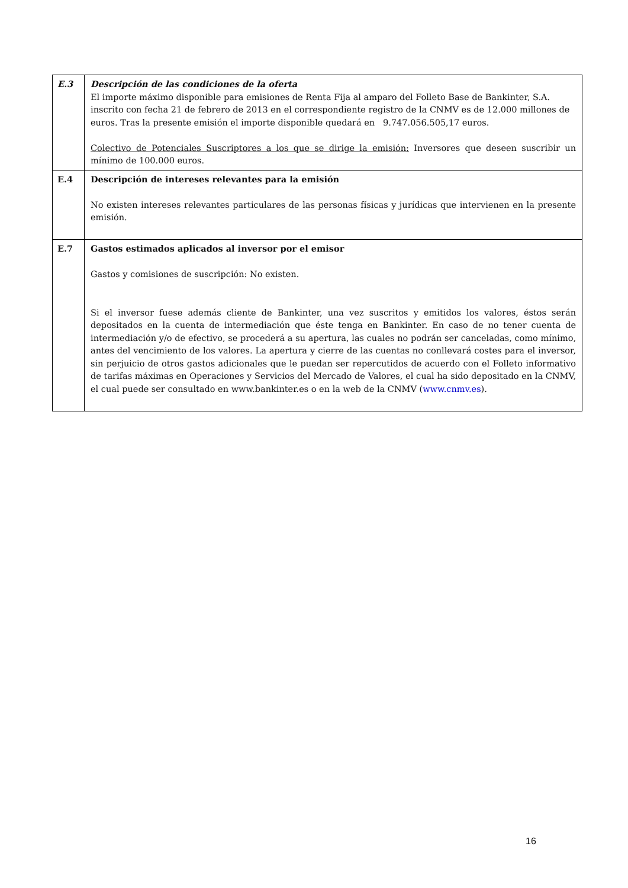| E.3 | Descripción de las condiciones de la oferta El importe máximo disponible para emisiones de Renta Fija al amparo del Folleto Base de Bankinter, S.A. inscrito con fecha 21 de febrero de 2013 en el correspondiente registro de la CNMV es de 12.000 millones de euros. Tras la presente emisión el importe disponible quedará en 9.747.056.505,17 euros. Colectivo de Potenciales Suscriptores a los que se dirige la emisión: Inversores que deseen suscribir un mínimo de 100.000 euros. |
| E.4 | Descripción de intereses relevantes para la emisión No existen intereses relevantes particulares de las personas físicas y jurídicas que intervienen en la presente emisión. |
| E.7 | Gastos estimados aplicados al inversor por el emisor Gastos y comisiones de suscripción: No existen. Si el inversor fuese además cliente de Bankinter, una vez suscritos y emitidos los valores, éstos serán depositados en la cuenta de intermediación que éste tenga en Bankinter. En caso de no tener cuenta de intermediación y/o de efectivo, se procederá a su apertura, las cuales no podrán ser canceladas, como mínimo, antes del vencimiento de los valores. La apertura y cierre de las cuentas no conllevará costes para el inversor, sin perjuicio de otros gastos adicionales que le puedan ser repercutidos de acuerdo con el Folleto informativo de tarifas máximas en Operaciones y Servicios del Mercado de Valores, el cual ha sido depositado en la CNMV, el cual puede ser consultado en www.bankinter.es o en la web de la CNMV ( www.cnmv.es ). |
16